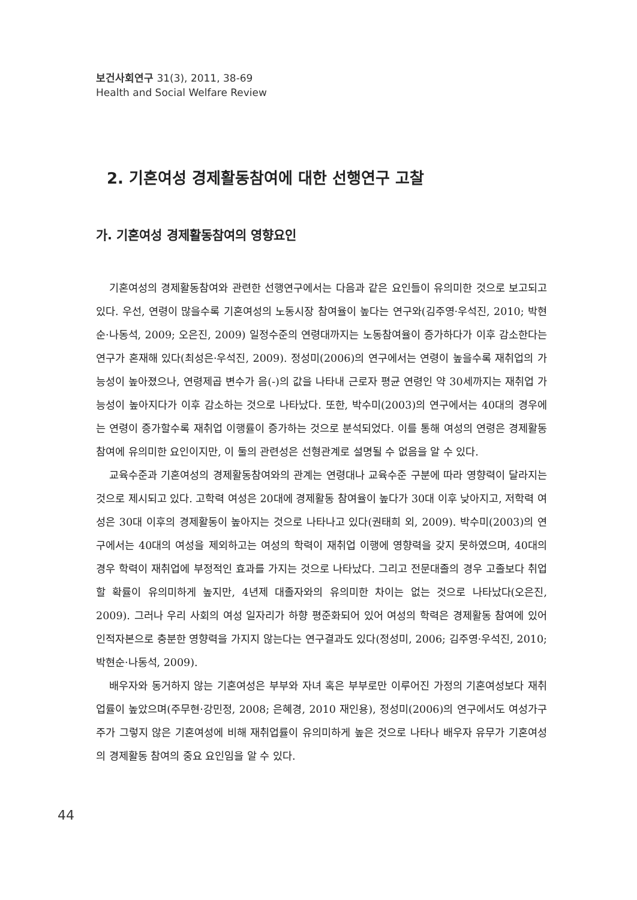보건사회연구 31(3), 2011, 38-69
Health and Social Welfare Review
2. 기혼여성 경제활동참여에 대한 선행연구 고찰
가. 기혼여성 경제활동참여의 영향요인
기혼여성의 경제활동참여와 관련한 선행연구에서는 다음과 같은 요인들이 유의미한 것으로 보고되고 있다. 우선, 연령이 많을수록 기혼여성의 노동시장 참여율이 높다는 연구와(김주영·우석진, 2010; 박현순·나동석, 2009; 오은진, 2009) 일정수준의 연령대까지는 노동참여율이 증가하다가 이후 감소한다는 연구가 혼재해 있다(최성은·우석진, 2009). 정성미(2006)의 연구에서는 연령이 높을수록 재취업의 가능성이 높아졌으나, 연령제곱 변수가 음(-)의 값을 나타내 근로자 평균 연령인 약 30세까지는 재취업 가능성이 높아지다가 이후 감소하는 것으로 나타났다. 또한, 박수미(2003)의 연구에서는 40대의 경우에는 연령이 증가할수록 재취업 이행률이 증가하는 것으로 분석되었다. 이를 통해 여성의 연령은 경제활동참여에 유의미한 요인이지만, 이 둘의 관련성은 선형관계로 설명될 수 없음을 알 수 있다.
교육수준과 기혼여성의 경제활동참여와의 관계는 연령대나 교육수준 구분에 따라 영향력이 달라지는 것으로 제시되고 있다. 고학력 여성은 20대에 경제활동 참여율이 높다가 30대 이후 낮아지고, 저학력 여성은 30대 이후의 경제활동이 높아지는 것으로 나타나고 있다(권태희 외, 2009). 박수미(2003)의 연구에서는 40대의 여성을 제외하고는 여성의 학력이 재취업 이행에 영향력을 갖지 못하였으며, 40대의 경우 학력이 재취업에 부정적인 효과를 가지는 것으로 나타났다. 그리고 전문대졸의 경우 고졸보다 취업할 확률이 유의미하게 높지만, 4년제 대졸자와의 유의미한 차이는 없는 것으로 나타났다(오은진, 2009). 그러나 우리 사회의 여성 일자리가 하향 평준화되어 있어 여성의 학력은 경제활동 참여에 있어 인적자본으로 충분한 영향력을 가지지 않는다는 연구결과도 있다(정성미, 2006; 김주영·우석진, 2010; 박현순·나동석, 2009).
배우자와 동거하지 않는 기혼여성은 부부와 자녀 혹은 부부로만 이루어진 가정의 기혼여성보다 재취업률이 높았으며(주무현·강민정, 2008; 은혜경, 2010 재인용), 정성미(2006)의 연구에서도 여성가구주가 그렇지 않은 기혼여성에 비해 재취업률이 유의미하게 높은 것으로 나타나 배우자 유무가 기혼여성의 경제활동 참여의 중요 요인임을 알 수 있다.
44